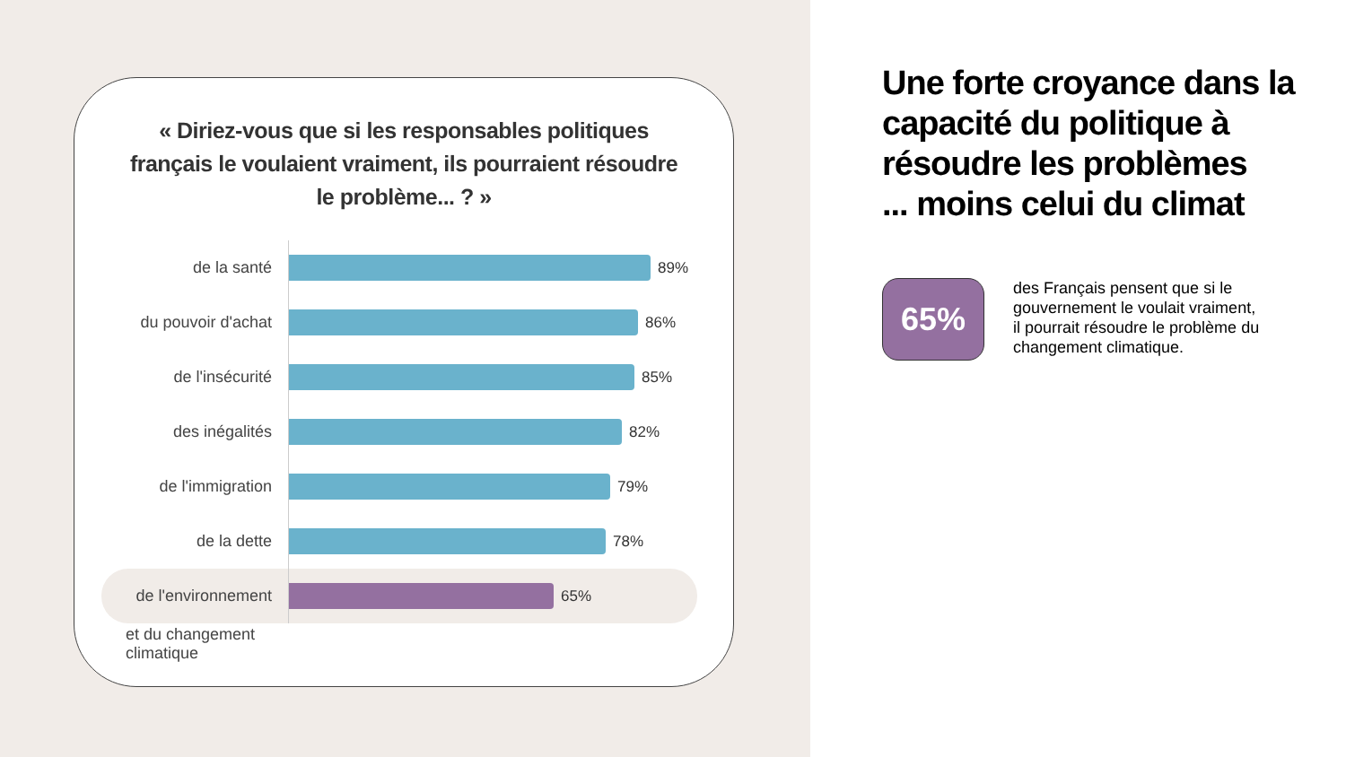« Diriez-vous que si les responsables politiques français le voulaient vraiment, ils pourraient résoudre le problème... ? »
de la santé
89%
du pouvoir d'achat
86%
de l'insécurité
85%
des inégalités
82%
de l'immigration
79%
de la dette
78%
de l'environnement
65%
et du changement
climatique
Une forte croyance dans la capacité du politique à résoudre les problèmes
... moins celui du climat
65%
des Français pensent que si le gouvernement le voulait vraiment, il pourrait résoudre le problème du changement climatique.